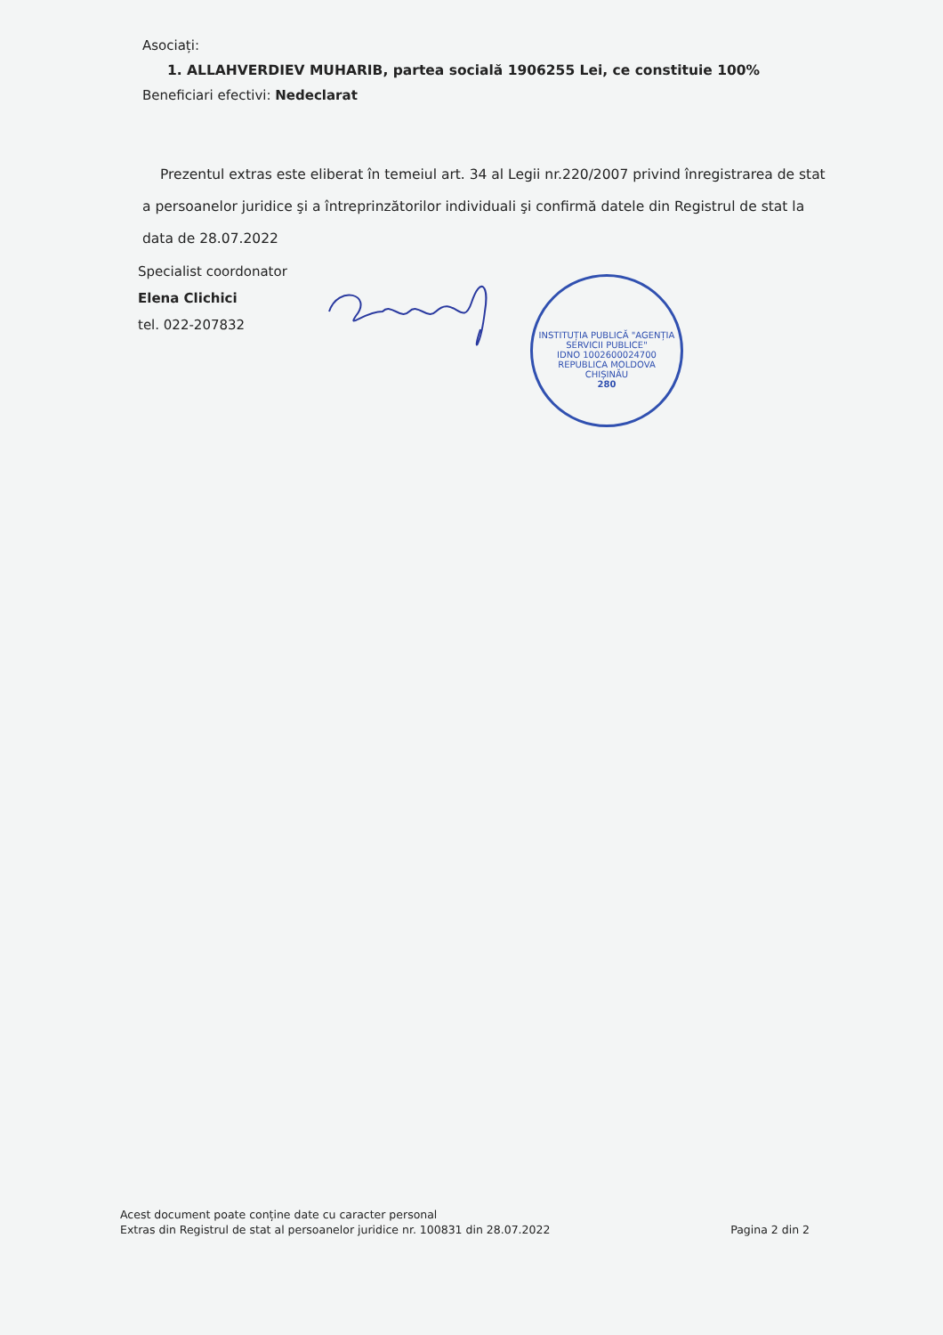Asociați:
1. ALLAHVERDIEV MUHARIB, partea socială 1906255 Lei, ce constituie 100%
Beneficiari efectivi: Nedeclarat
Prezentul extras este eliberat în temeiul art. 34 al Legii nr.220/2007 privind înregistrarea de stat a persoanelor juridice şi a întreprinzătorilor individuali şi confirmă datele din Registrul de stat la data de 28.07.2022
Specialist coordonator
Elena Clichici
tel. 022-207832
INSTITUȚIA PUBLICĂ "AGENȚIA SERVICII PUBLICE"
IDNO 1002600024700
REPUBLICA MOLDOVA
CHIȘINĂU
280
Acest document poate conține date cu caracter personal
Extras din Registrul de stat al persoanelor juridice nr. 100831 din 28.07.2022
Pagina 2 din 2